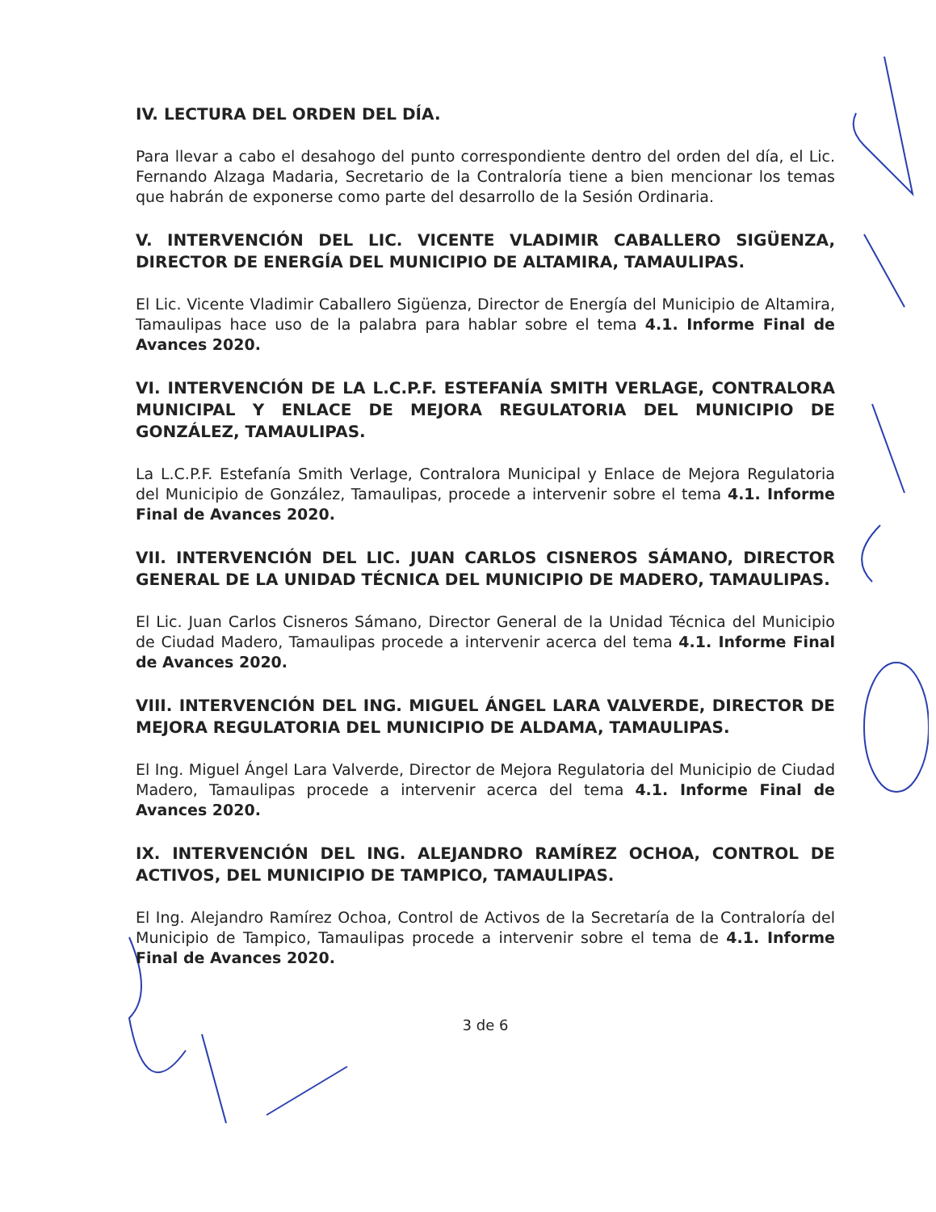IV. LECTURA DEL ORDEN DEL DÍA.
Para llevar a cabo el desahogo del punto correspondiente dentro del orden del día, el Lic. Fernando Alzaga Madaria, Secretario de la Contraloría tiene a bien mencionar los temas que habrán de exponerse como parte del desarrollo de la Sesión Ordinaria.
V. INTERVENCIÓN DEL LIC. VICENTE VLADIMIR CABALLERO SIGÜENZA, DIRECTOR DE ENERGÍA DEL MUNICIPIO DE ALTAMIRA, TAMAULIPAS.
El Lic. Vicente Vladimir Caballero Sigüenza, Director de Energía del Municipio de Altamira, Tamaulipas hace uso de la palabra para hablar sobre el tema 4.1. Informe Final de Avances 2020.
VI. INTERVENCIÓN DE LA L.C.P.F. ESTEFANÍA SMITH VERLAGE, CONTRALORA MUNICIPAL Y ENLACE DE MEJORA REGULATORIA DEL MUNICIPIO DE GONZÁLEZ, TAMAULIPAS.
La L.C.P.F. Estefanía Smith Verlage, Contralora Municipal y Enlace de Mejora Regulatoria del Municipio de González, Tamaulipas, procede a intervenir sobre el tema 4.1. Informe Final de Avances 2020.
VII. INTERVENCIÓN DEL LIC. JUAN CARLOS CISNEROS SÁMANO, DIRECTOR GENERAL DE LA UNIDAD TÉCNICA DEL MUNICIPIO DE MADERO, TAMAULIPAS.
El Lic. Juan Carlos Cisneros Sámano, Director General de la Unidad Técnica del Municipio de Ciudad Madero, Tamaulipas procede a intervenir acerca del tema 4.1. Informe Final de Avances 2020.
VIII. INTERVENCIÓN DEL ING. MIGUEL ÁNGEL LARA VALVERDE, DIRECTOR DE MEJORA REGULATORIA DEL MUNICIPIO DE ALDAMA, TAMAULIPAS.
El Ing. Miguel Ángel Lara Valverde, Director de Mejora Regulatoria del Municipio de Ciudad Madero, Tamaulipas procede a intervenir acerca del tema 4.1. Informe Final de Avances 2020.
IX. INTERVENCIÓN DEL ING. ALEJANDRO RAMÍREZ OCHOA, CONTROL DE ACTIVOS, DEL MUNICIPIO DE TAMPICO, TAMAULIPAS.
El Ing. Alejandro Ramírez Ochoa, Control de Activos de la Secretaría de la Contraloría del Municipio de Tampico, Tamaulipas procede a intervenir sobre el tema de 4.1. Informe Final de Avances 2020.
3 de 6